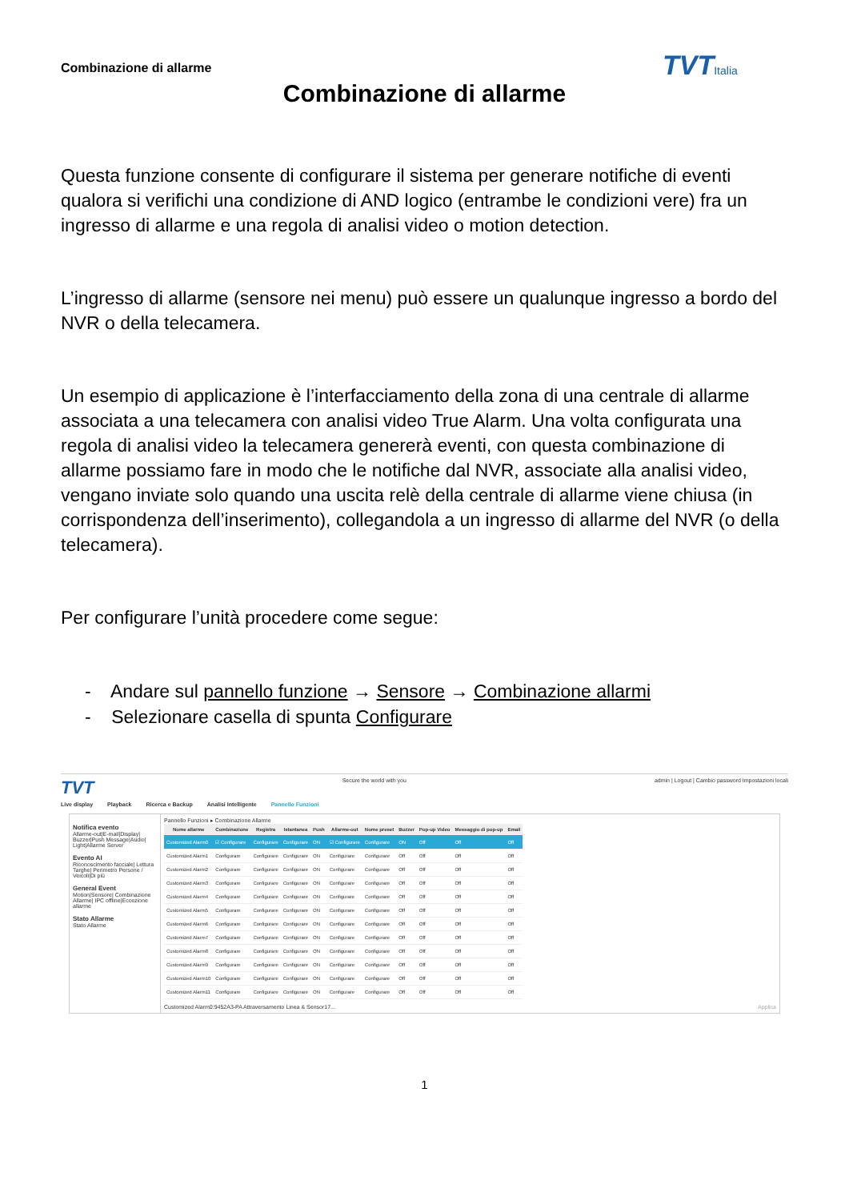Combinazione di allarme TVTItalia
Combinazione di allarme
Questa funzione consente di configurare il sistema per generare notifiche di eventi qualora si verifichi una condizione di AND logico (entrambe le condizioni vere) fra un ingresso di allarme e una regola di analisi video o motion detection.
L’ingresso di allarme (sensore nei menu) può essere un qualunque ingresso a bordo del NVR o della telecamera.
Un esempio di applicazione è l’interfacciamento della zona di una centrale di allarme associata a una telecamera con analisi video True Alarm. Una volta configurata una regola di analisi video la telecamera genererà eventi, con questa combinazione di allarme possiamo fare in modo che le notifiche dal NVR, associate alla analisi video, vengano inviate solo quando una uscita relè della centrale di allarme viene chiusa (in corrispondenza dell’inserimento), collegandola a un ingresso di allarme del NVR (o della telecamera).
Per configurare l’unità procedere come segue:
- Andare sul pannello funzione → Sensore → Combinazione allarmi
- Selezionare casella di spunta Configurare
TVT Secure the world with you admin | Logout | Cambio password Impostazioni locali
Live display Playback Ricerca e Backup Analisi Intelligente Pannello Funzioni
Notifica evento
Allarme-out|E-mail|Display| Buzzer|Push Message|Audio| Light|Allarme Server
Evento AI
Riconoscimento facciale| Lettura Targhe| Perimetro Persone / Veicoli|Di più
General Event
Motion|Sensore| Combinazione Allarme| IPC offline|Eccezione allarme
Stato Allarme
Stato Allarme
Pannello Funzioni ▸ Combinazione Allarme
| Nome allarme | Combinazione | Registra | Istantanea | Push | Allarme-out | Nome preset | Buzzer | Pop-up Video | Messaggio di pop-up | Email |
| --- | --- | --- | --- | --- | --- | --- | --- | --- | --- | --- |
| Customized Alarm0 | ☑ Configurare | Configurare | Configurare | ON | ☑ Configurare | Configurare | ON | Off | Off | Off |
| Customized Alarm1 | Configurare | Configurare | Configurare | ON | Configurare | Configurare | Off | Off | Off | Off |
| Customized Alarm2 | Configurare | Configurare | Configurare | ON | Configurare | Configurare | Off | Off | Off | Off |
| Customized Alarm3 | Configurare | Configurare | Configurare | ON | Configurare | Configurare | Off | Off | Off | Off |
| Customized Alarm4 | Configurare | Configurare | Configurare | ON | Configurare | Configurare | Off | Off | Off | Off |
| Customized Alarm5 | Configurare | Configurare | Configurare | ON | Configurare | Configurare | Off | Off | Off | Off |
| Customized Alarm6 | Configurare | Configurare | Configurare | ON | Configurare | Configurare | Off | Off | Off | Off |
| Customized Alarm7 | Configurare | Configurare | Configurare | ON | Configurare | Configurare | Off | Off | Off | Off |
| Customized Alarm8 | Configurare | Configurare | Configurare | ON | Configurare | Configurare | Off | Off | Off | Off |
| Customized Alarm9 | Configurare | Configurare | Configurare | ON | Configurare | Configurare | Off | Off | Off | Off |
| Customized Alarm10 | Configurare | Configurare | Configurare | ON | Configurare | Configurare | Off | Off | Off | Off |
| Customized Alarm11 | Configurare | Configurare | Configurare | ON | Configurare | Configurare | Off | Off | Off | Off |
Customized Alarm0:9452A3-PA Attraversamento Linea & Sensor17... Applica
1